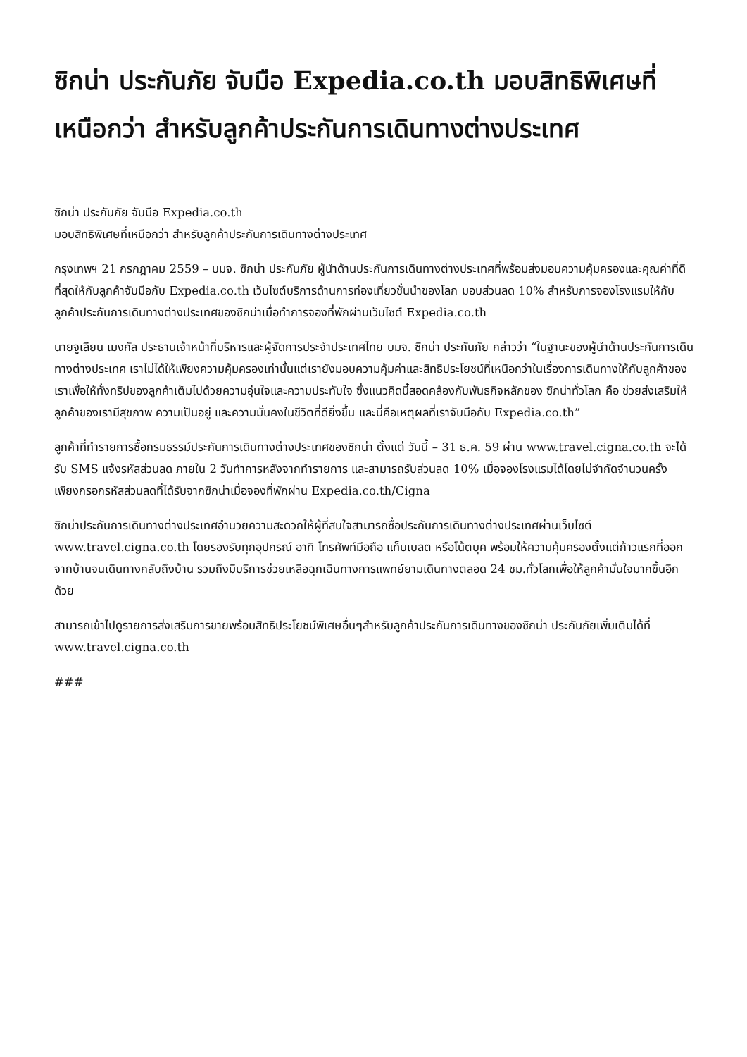ซิกน่า ประกันภัย จับมือ Expedia.co.th มอบสิทธิพิเศษที่เหนือกว่า สำหรับลูกค้าประกันการเดินทางต่างประเทศ
ซิกน่า ประกันภัย จับมือ Expedia.co.th
มอบสิทธิพิเศษที่เหนือกว่า สำหรับลูกค้าประกันการเดินทางต่างประเทศ
กรุงเทพฯ 21 กรกฎาคม 2559 – บมจ. ซิกน่า ประกันภัย ผู้นำด้านประกันการเดินทางต่างประเทศที่พร้อมส่งมอบความคุ้มครองและคุณค่าที่ดีที่สุดให้กับลูกค้าจับมือกับ Expedia.co.th เว็บไซต์บริการด้านการท่องเที่ยวชั้นนำของโลก มอบส่วนลด 10% สำหรับการจองโรงแรมให้กับลูกค้าประกันการเดินทางต่างประเทศของซิกน่าเมื่อทำการจองที่พักผ่านเว็บไซต์ Expedia.co.th
นายจูเลียน เมงกัล ประธานเจ้าหน้าที่บริหารและผู้จัดการประจำประเทศไทย บมจ. ซิกน่า ประกันภัย กล่าวว่า “ในฐานะของผู้นำด้านประกันการเดินทางต่างประเทศ เราไม่ได้ให้เพียงความคุ้มครองเท่านั้นแต่เรายังมอบความคุ้มค่าและสิทธิประโยชน์ที่เหนือกว่าในเรื่องการเดินทางให้กับลูกค้าของเราเพื่อให้ทั้งทริปของลูกค้าเต็มไปด้วยความอุ่นใจและความประทับใจ ซึ่งแนวคิดนี้สอดคล้องกับพันธกิจหลักของ ซิกน่าทั่วโลก คือ ช่วยส่งเสริมให้ลูกค้าของเรามีสุขภาพ ความเป็นอยู่ และความมั่นคงในชีวิตที่ดียิ่งขึ้น และนี่คือเหตุผลที่เราจับมือกับ Expedia.co.th”
ลูกค้าที่ทำรายการซื้อกรมธรรม์ประกันการเดินทางต่างประเทศของซิกน่า ตั้งแต่ วันนี้ – 31 ธ.ค. 59 ผ่าน www.travel.cigna.co.th จะได้รับ SMS แจ้งรหัสส่วนลด ภายใน 2 วันทำการหลังจากทำรายการ และสามารถรับส่วนลด 10% เมื่อจองโรงแรมได้โดยไม่จำกัดจำนวนครั้ง เพียงกรอกรหัสส่วนลดที่ได้รับจากซิกน่าเมื่อจองที่พักผ่าน Expedia.co.th/Cigna
ซิกน่าประกันการเดินทางต่างประเทศอำนวยความสะดวกให้ผู้ที่สนใจสามารถซื้อประกันการเดินทางต่างประเทศผ่านเว็บไซต์ www.travel.cigna.co.th โดยรองรับทุกอุปกรณ์ อาทิ โทรศัพท์มือถือ แท็บเบลต หรือโน้ตบุค พร้อมให้ความคุ้มครองตั้งแต่ก้าวแรกที่ออกจากบ้านจนเดินทางกลับถึงบ้าน รวมถึงมีบริการช่วยเหลือฉุกเฉินทางการแพทย์ยามเดินทางตลอด 24 ชม.ทั่วโลกเพื่อให้ลูกค้ามั่นใจมากขึ้นอีกด้วย
สามารถเข้าไปดูรายการส่งเสริมการขายพร้อมสิทธิประโยชน์พิเศษอื่นๆสำหรับลูกค้าประกันการเดินทางของซิกน่า ประกันภัยเพิ่มเติมได้ที่ www.travel.cigna.co.th
###